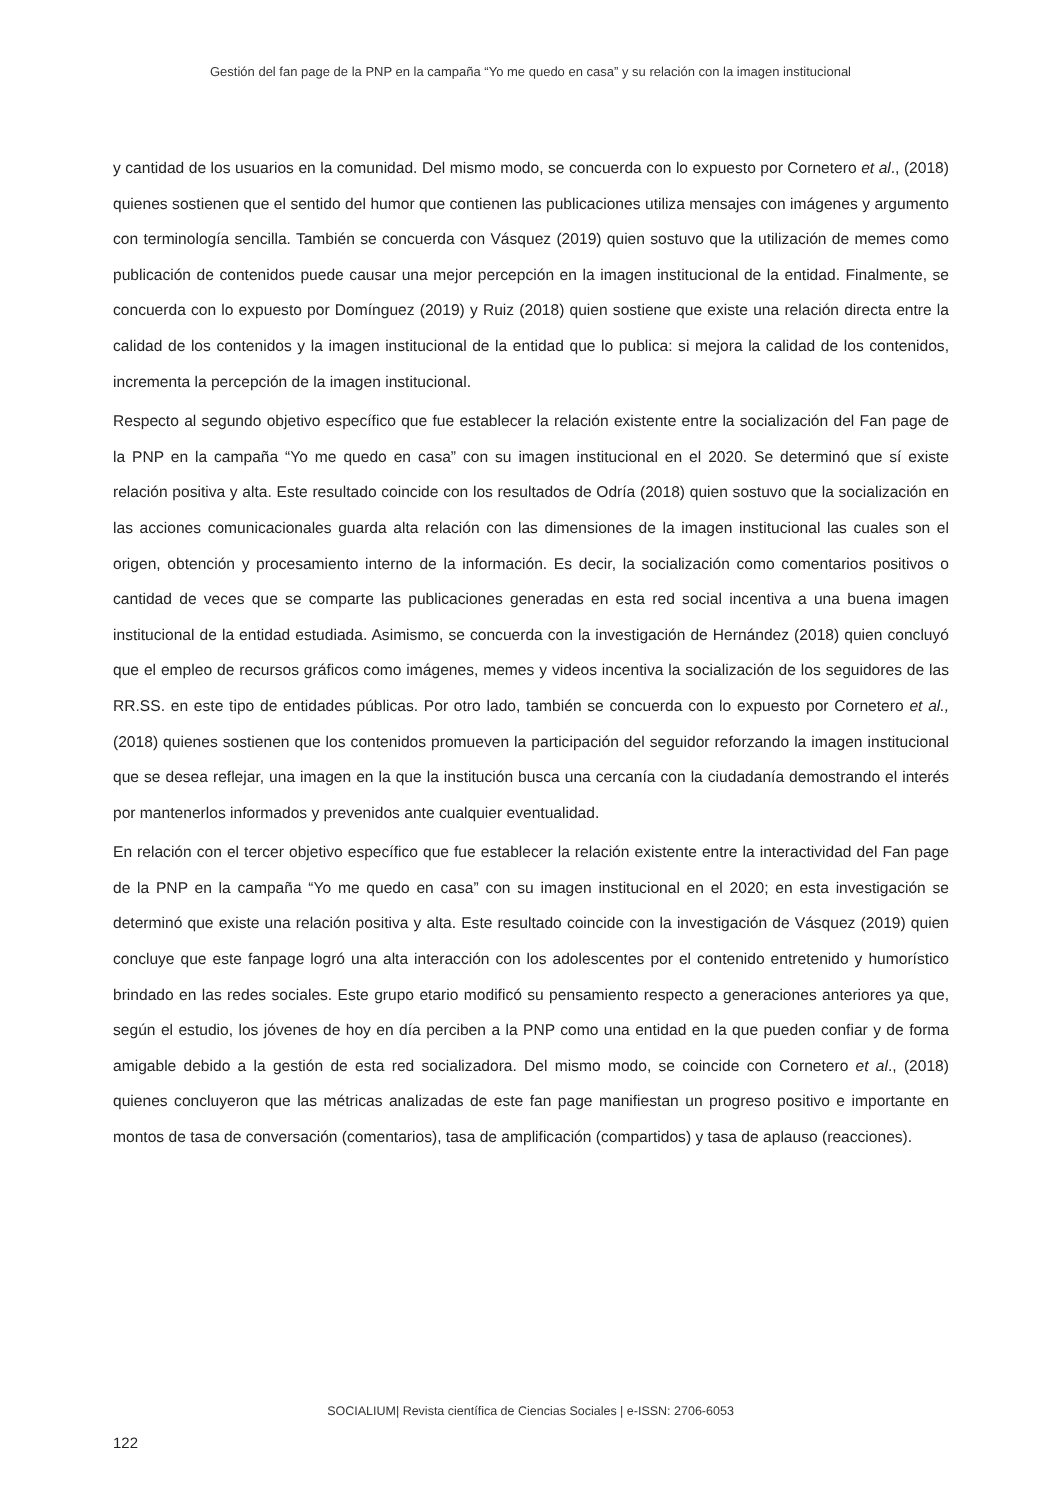Gestión del fan page de la PNP en la campaña “Yo me quedo en casa” y su relación con la imagen institucional
y cantidad de los usuarios en la comunidad. Del mismo modo, se concuerda con lo expuesto por Cornetero et al., (2018) quienes sostienen que el sentido del humor que contienen las publicaciones utiliza mensajes con imágenes y argumento con terminología sencilla. También se concuerda con Vásquez (2019) quien sostuvo que la utilización de memes como publicación de contenidos puede causar una mejor percepción en la imagen institucional de la entidad. Finalmente, se concuerda con lo expuesto por Domínguez (2019) y Ruiz (2018) quien sostiene que existe una relación directa entre la calidad de los contenidos y la imagen institucional de la entidad que lo publica: si mejora la calidad de los contenidos, incrementa la percepción de la imagen institucional.
Respecto al segundo objetivo específico que fue establecer la relación existente entre la socialización del Fan page de la PNP en la campaña “Yo me quedo en casa” con su imagen institucional en el 2020. Se determinó que sí existe relación positiva y alta. Este resultado coincide con los resultados de Odría (2018) quien sostuvo que la socialización en las acciones comunicacionales guarda alta relación con las dimensiones de la imagen institucional las cuales son el origen, obtención y procesamiento interno de la información. Es decir, la socialización como comentarios positivos o cantidad de veces que se comparte las publicaciones generadas en esta red social incentiva a una buena imagen institucional de la entidad estudiada. Asimismo, se concuerda con la investigación de Hernández (2018) quien concluyó que el empleo de recursos gráficos como imágenes, memes y videos incentiva la socialización de los seguidores de las RR.SS. en este tipo de entidades públicas. Por otro lado, también se concuerda con lo expuesto por Cornetero et al., (2018) quienes sostienen que los contenidos promueven la participación del seguidor reforzando la imagen institucional que se desea reflejar, una imagen en la que la institución busca una cercanía con la ciudadanía demostrando el interés por mantenerlos informados y prevenidos ante cualquier eventualidad.
En relación con el tercer objetivo específico que fue establecer la relación existente entre la interactividad del Fan page de la PNP en la campaña “Yo me quedo en casa” con su imagen institucional en el 2020; en esta investigación se determinó que existe una relación positiva y alta. Este resultado coincide con la investigación de Vásquez (2019) quien concluye que este fanpage logró una alta interacción con los adolescentes por el contenido entretenido y humorístico brindado en las redes sociales. Este grupo etario modificó su pensamiento respecto a generaciones anteriores ya que, según el estudio, los jóvenes de hoy en día perciben a la PNP como una entidad en la que pueden confiar y de forma amigable debido a la gestión de esta red socializadora. Del mismo modo, se coincide con Cornetero et al., (2018) quienes concluyeron que las métricas analizadas de este fan page manifiestan un progreso positivo e importante en montos de tasa de conversación (comentarios), tasa de amplificación (compartidos) y tasa de aplauso (reacciones).
SOCIALIUM| Revista científica de Ciencias Sociales | e-ISSN: 2706-6053
122